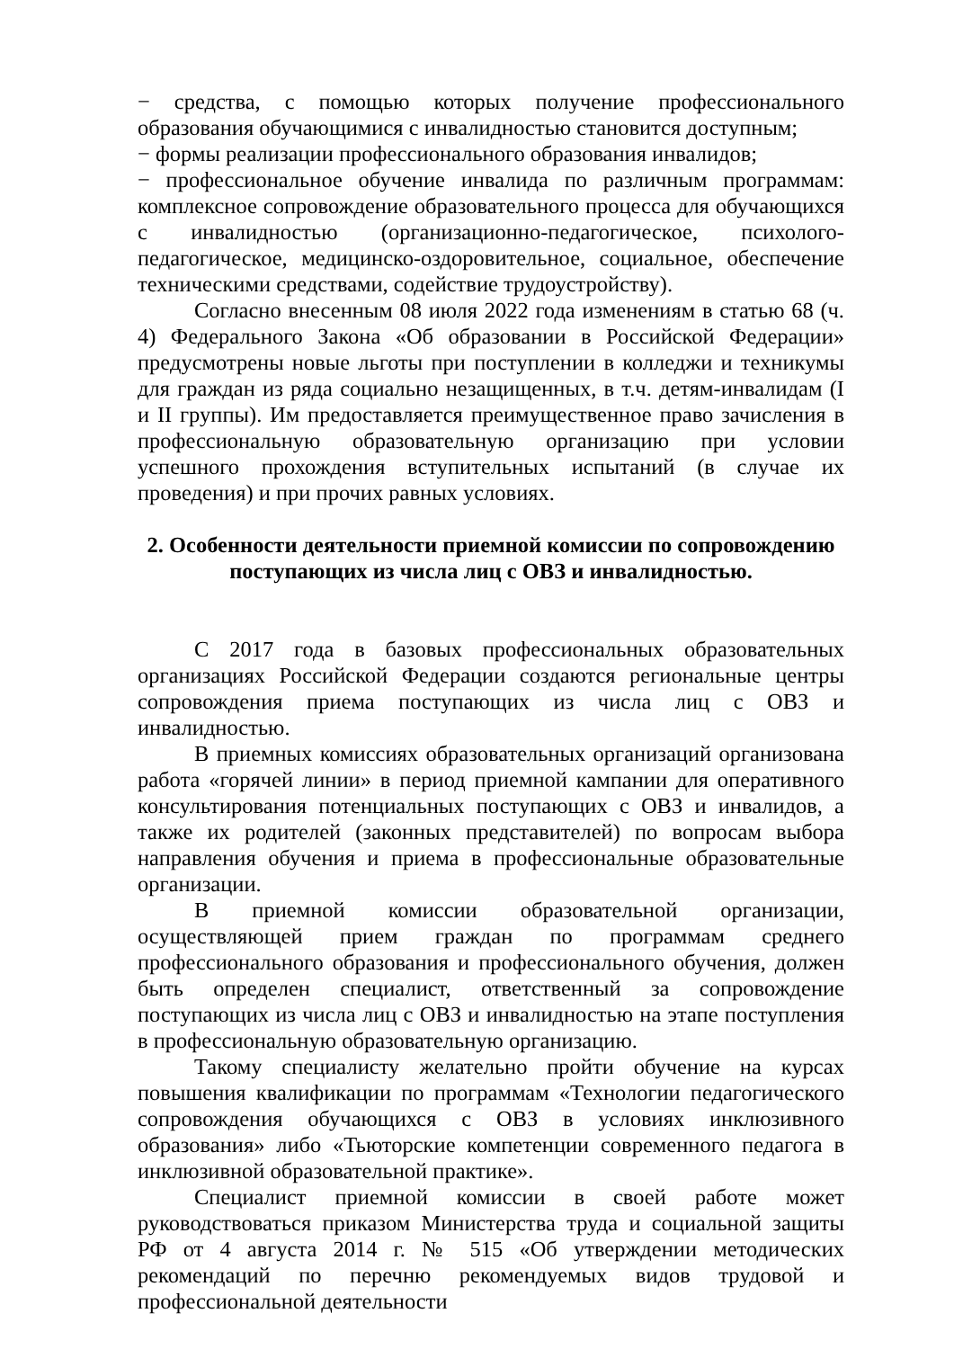− средства, с помощью которых получение профессионального образования обучающимися с инвалидностью становится доступным;
− формы реализации профессионального образования инвалидов;
− профессиональное обучение инвалида по различным программам: комплексное сопровождение образовательного процесса для обучающихся с инвалидностью (организационно-педагогическое, психолого-педагогическое, медицинско-оздоровительное, социальное, обеспечение техническими средствами, содействие трудоустройству).
Согласно внесенным 08 июля 2022 года изменениям в статью 68 (ч. 4) Федерального Закона «Об образовании в Российской Федерации» предусмотрены новые льготы при поступлении в колледжи и техникумы для граждан из ряда социально незащищенных, в т.ч. детям-инвалидам (I и II группы). Им предоставляется преимущественное право зачисления в профессиональную образовательную организацию при условии успешного прохождения вступительных испытаний (в случае их проведения) и при прочих равных условиях.
2. Особенности деятельности приемной комиссии по сопровождению поступающих из числа лиц с ОВЗ и инвалидностью.
С 2017 года в базовых профессиональных образовательных организациях Российской Федерации создаются региональные центры сопровождения приема поступающих из числа лиц с ОВЗ и инвалидностью.
В приемных комиссиях образовательных организаций организована работа «горячей линии» в период приемной кампании для оперативного консультирования потенциальных поступающих с ОВЗ и инвалидов, а также их родителей (законных представителей) по вопросам выбора направления обучения и приема в профессиональные образовательные организации.
В приемной комиссии образовательной организации, осуществляющей прием граждан по программам среднего профессионального образования и профессионального обучения, должен быть определен специалист, ответственный за сопровождение поступающих из числа лиц с ОВЗ и инвалидностью на этапе поступления в профессиональную образовательную организацию.
Такому специалисту желательно пройти обучение на курсах повышения квалификации по программам «Технологии педагогического сопровождения обучающихся с ОВЗ в условиях инклюзивного образования» либо «Тьюторские компетенции современного педагога в инклюзивной образовательной практике».
Специалист приемной комиссии в своей работе может руководствоваться приказом Министерства труда и социальной защиты РФ от 4 августа 2014 г. № 515 «Об утверждении методических рекомендаций по перечню рекомендуемых видов трудовой и профессиональной деятельности